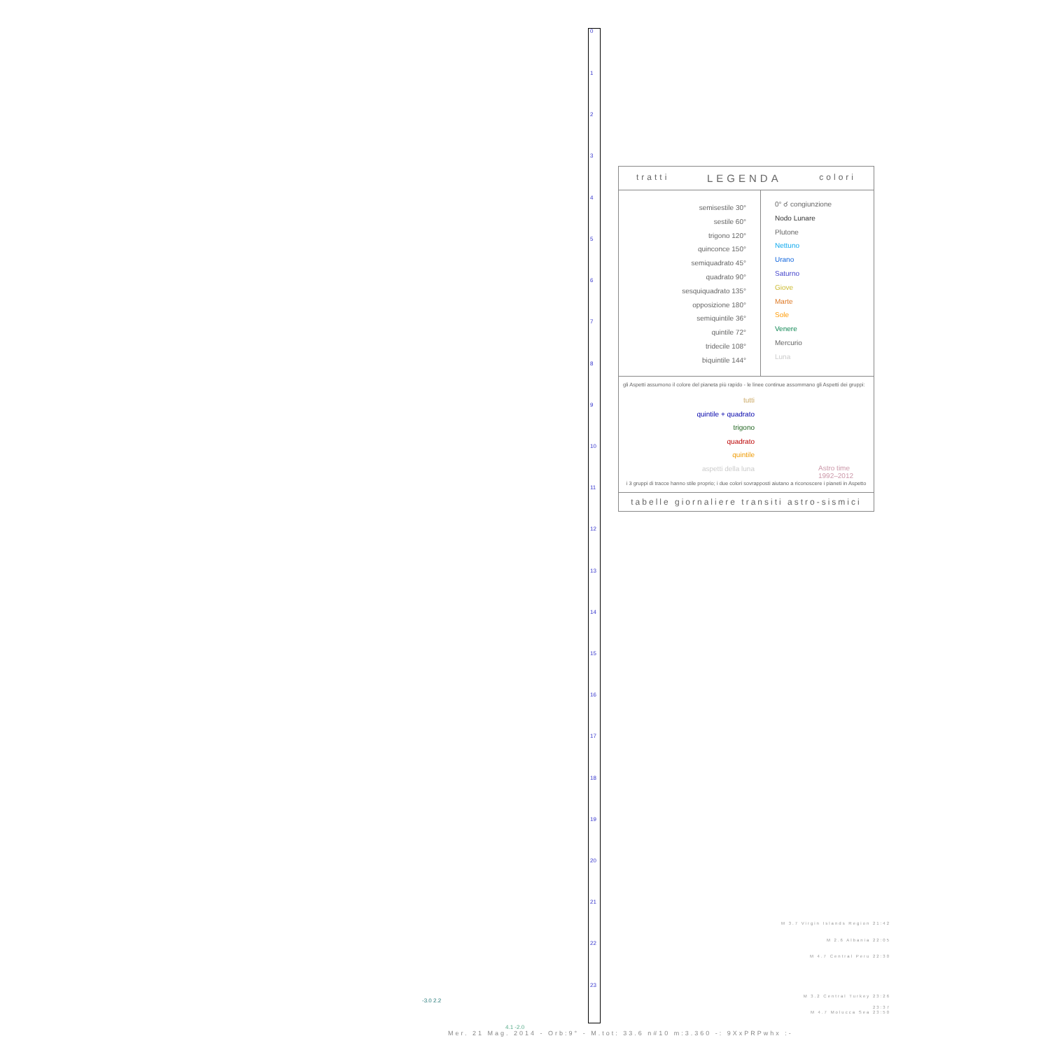0
1
2
3
4
5
6
7
8
9
10
11
12
13
14
15
16
17
18
19
20
21
22
23
tratti LEGENDA colori
semisestile 30°
sestile 60°
trigono 120°
quinconce 150°
semiquadrato 45°
quadrato 90°
sesquiquadrato 135°
opposizione 180°
semiquintile 36°
quintile 72°
tridecile 108°
biquintile 144°
0° ☌ congiunzione
Nodo Lunare
Plutone
Nettuno
Urano
Saturno
Giove
Marte
Sole
Venere
Mercurio
Luna
gli Aspetti assumono il colore del pianeta più rapido - le linee continue assommano gli Aspetti dei gruppi:
tutti
quintile + quadrato
trigono
quadrato
quintile
aspetti della luna
Astro time
1992–2012
i 3 gruppi di tracce hanno stile proprio; i due colori sovrapposti aiutano a riconoscere i pianeti in Aspetto
tabelle giornaliere transiti astro-sismici
M 3.7 Virgin Islands Region 21:42
M 2.6 Albania 22:05
M 4.7 Central Peru 22:30
M 3.2 Central Turkey 23:26
23:37
M 4.7 Molucca Sea 23:50
-3.0 2.2
4.1 -2.0
Mer. 21 Mag. 2014 - Orb:9° - M.tot: 33.6 n#10 m:3.360 -: 9XxPRPwhx :-